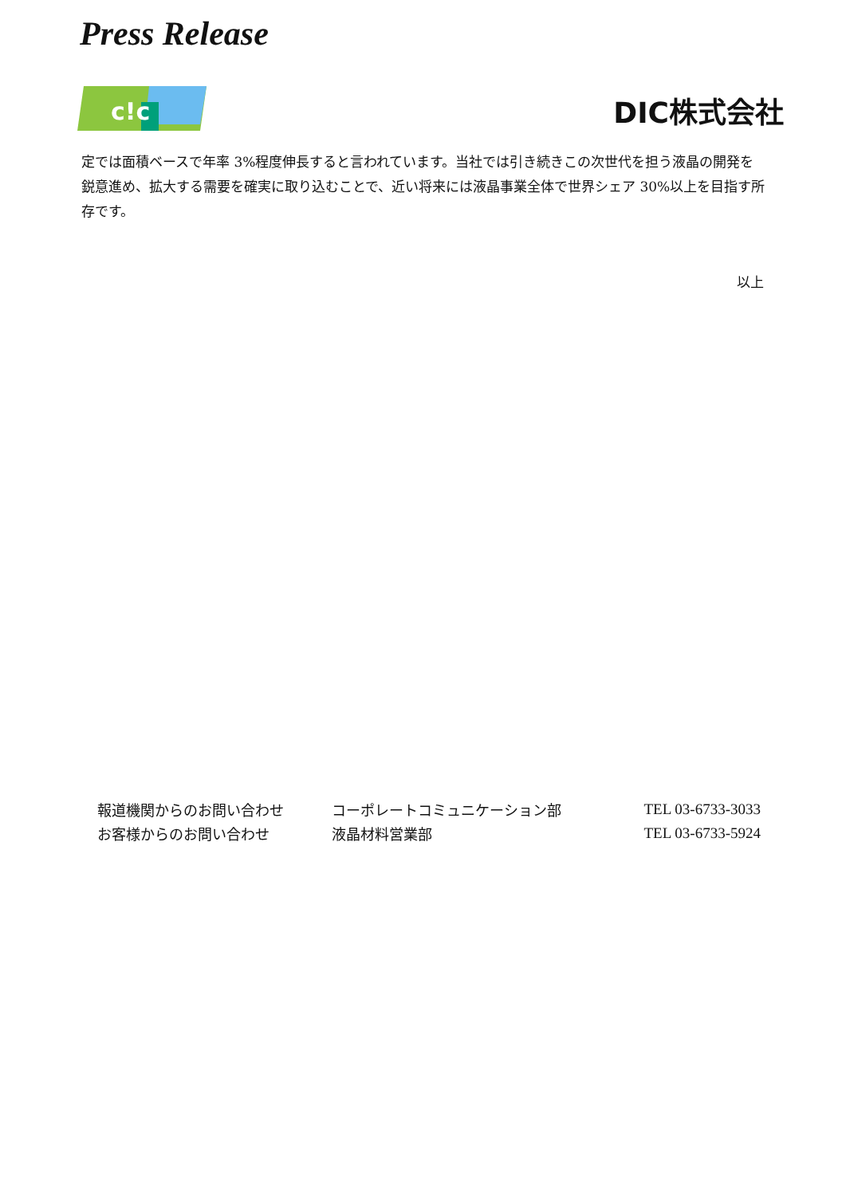Press Release
c!c
DIC株式会社
定では面積ベースで年率 3%程度伸長すると言われています。当社では引き続きこの次世代を担う液晶の開発を鋭意進め、拡大する需要を確実に取り込むことで、近い将来には液晶事業全体で世界シェア 30%以上を目指す所存です。
以上
| 報道機関からのお問い合わせ | コーポレートコミュニケーション部 | TEL 03-6733-3033 |
| お客様からのお問い合わせ | 液晶材料営業部 | TEL 03-6733-5924 |